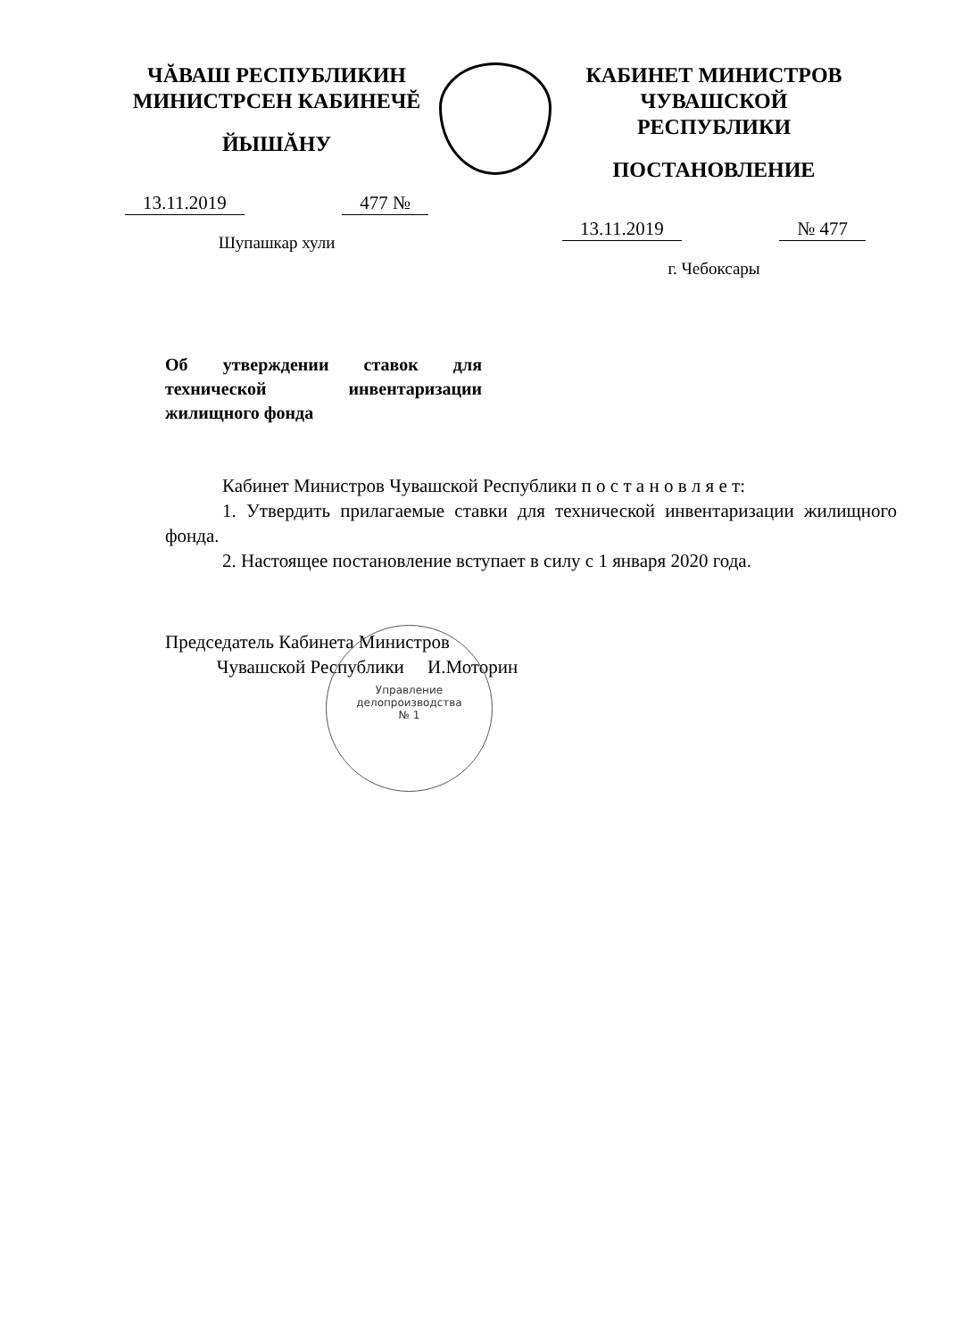ЧĂВАШ РЕСПУБЛИКИН
МИНИСТРСЕН КАБИНЕЧĔ
ЙЫШĂНУ
13.11.2019 477 №
Шупашкар хули
КАБИНЕТ МИНИСТРОВ
ЧУВАШСКОЙ РЕСПУБЛИКИ
ПОСТАНОВЛЕНИЕ
13.11.2019 № 477
г. Чебоксары
Об утверждении ставок для технической инвентаризации жилищного фонда
Кабинет Министров Чувашской Республики п о с т а н о в л я е т:
1. Утвердить прилагаемые ставки для технической инвентаризации жилищного фонда.
2. Настоящее постановление вступает в силу с 1 января 2020 года.
Председатель Кабинета Министров
Чувашской Республики И.Моторин
Управление
делопроизводства
№ 1